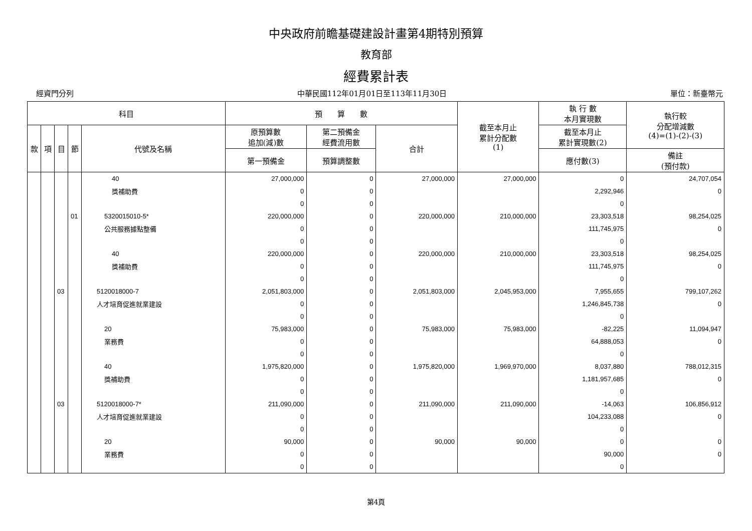中央政府前瞻基礎建設計畫第4期特別預算
教育部
經費累計表
經資門分列 中華民國112年01月01日至113年11月30日 單位：新臺幣元
| 科目 | | | | | 預 算 數 | | | 截至本月止 累計分配數 (1) | 執 行 數 本月實現數 | 執行較 分配增減數 (4)=(1)-(2)-(3) |
| --- | --- | --- | --- | --- | --- | --- | --- | --- | --- | --- |
| 款 | 項 | 目 | 節 | 代號及名稱 | 原預算數 追加(減)數 | 第二預備金 經費流用數 | 合計 | | 截至本月止 累計實現數(2) | |
| | | | | | 第一預備金 | 預算調整數 | | | 應付數(3) | 備註 (預付款) |
| | | | | 40 | 27,000,000 | 0 | 27,000,000 | 27,000,000 | 0 | 24,707,054 |
| | | | | 獎補助費 | 0 | 0 | | | 2,292,946 | 0 |
| | | | | | 0 | 0 | | | 0 | |
| | | | 01 | 5320015010-5* | 220,000,000 | 0 | 220,000,000 | 210,000,000 | 23,303,518 | 98,254,025 |
| | | | | 公共服務據點整備 | 0 | 0 | | | 111,745,975 | 0 |
| | | | | | 0 | 0 | | | 0 | |
| | | | | 40 | 220,000,000 | 0 | 220,000,000 | 210,000,000 | 23,303,518 | 98,254,025 |
| | | | | 獎補助費 | 0 | 0 | | | 111,745,975 | 0 |
| | | | | | 0 | 0 | | | 0 | |
| | | 03 | | 5120018000-7 | 2,051,803,000 | 0 | 2,051,803,000 | 2,045,953,000 | 7,955,655 | 799,107,262 |
| | | | | 人才培育促進就業建設 | 0 | 0 | | | 1,246,845,738 | 0 |
| | | | | | 0 | 0 | | | 0 | |
| | | | | 20 | 75,983,000 | 0 | 75,983,000 | 75,983,000 | -82,225 | 11,094,947 |
| | | | | 業務費 | 0 | 0 | | | 64,888,053 | 0 |
| | | | | | 0 | 0 | | | 0 | |
| | | | | 40 | 1,975,820,000 | 0 | 1,975,820,000 | 1,969,970,000 | 8,037,880 | 788,012,315 |
| | | | | 獎補助費 | 0 | 0 | | | 1,181,957,685 | 0 |
| | | | | | 0 | 0 | | | 0 | |
| | | 03 | | 5120018000-7* | 211,090,000 | 0 | 211,090,000 | 211,090,000 | -14,063 | 106,856,912 |
| | | | | 人才培育促進就業建設 | 0 | 0 | | | 104,233,088 | 0 |
| | | | | | 0 | 0 | | | 0 | |
| | | | | 20 | 90,000 | 0 | 90,000 | 90,000 | 0 | 0 |
| | | | | 業務費 | 0 | 0 | | | 90,000 | 0 |
| | | | | | 0 | 0 | | | 0 | |
第4頁